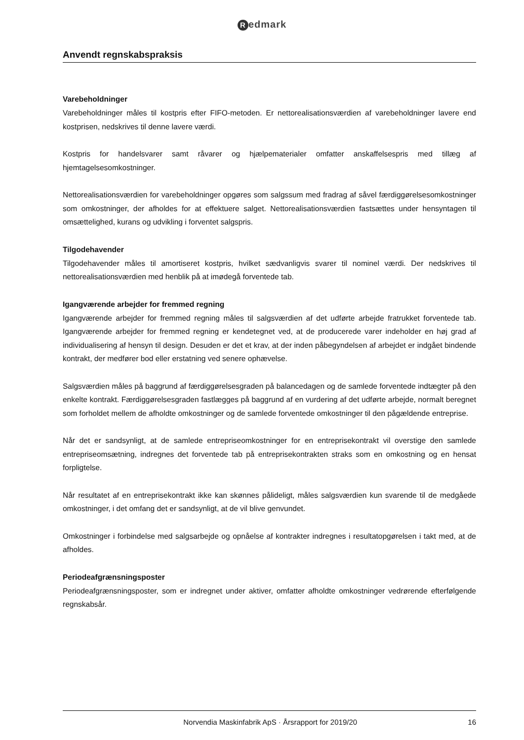Redmark
Anvendt regnskabspraksis
Varebeholdninger
Varebeholdninger måles til kostpris efter FIFO-metoden. Er nettorealisationsværdien af varebeholdninger lavere end kostprisen, nedskrives til denne lavere værdi.
Kostpris for handelsvarer samt råvarer og hjælpematerialer omfatter anskaffelsespris med tillæg af hjemtagelsesomkostninger.
Nettorealisationsværdien for varebeholdninger opgøres som salgssum med fradrag af såvel færdiggørelsesomkostninger som omkostninger, der afholdes for at effektuere salget. Nettorealisationsværdien fastsættes under hensyntagen til omsættelighed, kurans og udvikling i forventet salgspris.
Tilgodehavender
Tilgodehavender måles til amortiseret kostpris, hvilket sædvanligvis svarer til nominel værdi. Der nedskrives til nettorealisationsværdien med henblik på at imødegå forventede tab.
Igangværende arbejder for fremmed regning
Igangværende arbejder for fremmed regning måles til salgsværdien af det udførte arbejde fratrukket forventede tab. Igangværende arbejder for fremmed regning er kendetegnet ved, at de producerede varer indeholder en høj grad af individualisering af hensyn til design. Desuden er det et krav, at der inden påbegyndelsen af arbejdet er indgået bindende kontrakt, der medfører bod eller erstatning ved senere ophævelse.
Salgsværdien måles på baggrund af færdiggørelsesgraden på balancedagen og de samlede forventede indtægter på den enkelte kontrakt. Færdiggørelsesgraden fastlægges på baggrund af en vurdering af det udførte arbejde, normalt beregnet som forholdet mellem de afholdte omkostninger og de samlede forventede omkostninger til den pågældende entreprise.
Når det er sandsynligt, at de samlede entrepriseomkostninger for en entreprisekontrakt vil overstige den samlede entrepriseomsætning, indregnes det forventede tab på entreprisekontrakten straks som en omkostning og en hensat forpligtelse.
Når resultatet af en entreprisekontrakt ikke kan skønnes pålideligt, måles salgsværdien kun svarende til de medgåede omkostninger, i det omfang det er sandsynligt, at de vil blive genvundet.
Omkostninger i forbindelse med salgsarbejde og opnåelse af kontrakter indregnes i resultatopgørelsen i takt med, at de afholdes.
Periodeafgrænsningsposter
Periodeafgrænsningsposter, som er indregnet under aktiver, omfatter afholdte omkostninger vedrørende efterfølgende regnskabsår.
Norvendia Maskinfabrik ApS · Årsrapport for 2019/20
16